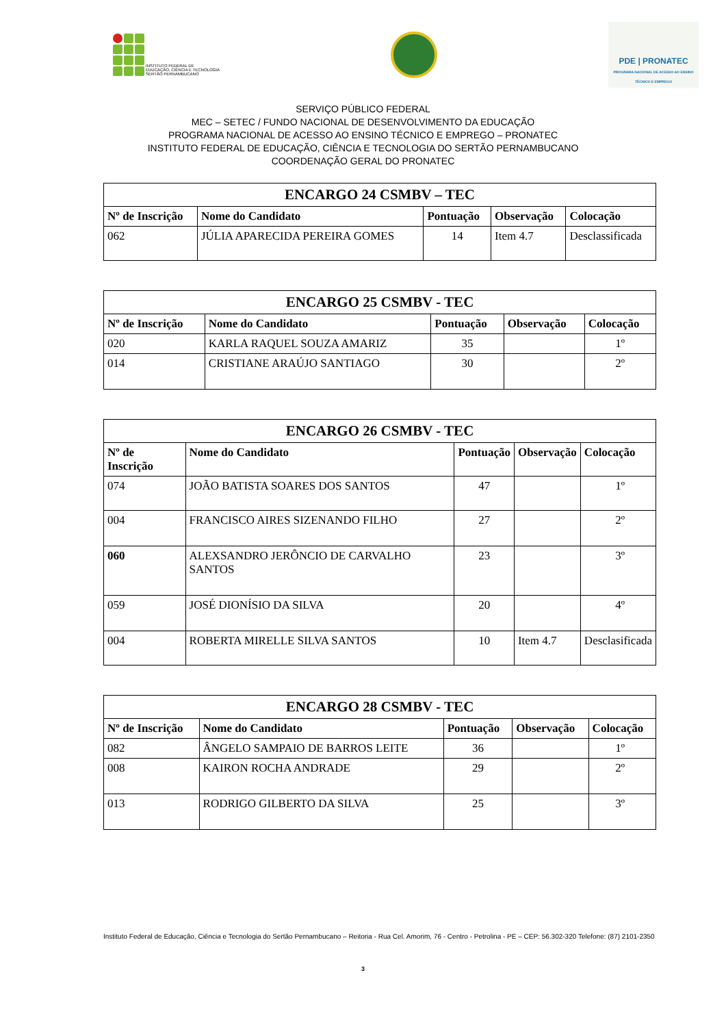INSTITUTO FEDERAL DE
EDUCAÇÃO, CIÊNCIA E TECNOLOGIA
SERTÃO PERNAMBUCANO
PDE | PRONATEC
PROGRAMA NACIONAL DE ACESSO AO ENSINO TÉCNICO E EMPREGO
SERVIÇO PÚBLICO FEDERAL
MEC – SETEC / FUNDO NACIONAL DE DESENVOLVIMENTO DA EDUCAÇÃO
PROGRAMA NACIONAL DE ACESSO AO ENSINO TÉCNICO E EMPREGO – PRONATEC
INSTITUTO FEDERAL DE EDUCAÇÃO, CIÊNCIA E TECNOLOGIA DO SERTÃO PERNAMBUCANO
COORDENAÇÃO GERAL DO PRONATEC
| ENCARGO 24 CSMBV – TEC | | | | |
| --- | --- | --- | --- | --- |
| Nº de Inscrição | Nome do Candidato | Pontuação | Observação | Colocação |
| 062 | JÚLIA APARECIDA PEREIRA GOMES | 14 | Item 4.7 | Desclassificada |
| ENCARGO 25 CSMBV - TEC | | | | |
| --- | --- | --- | --- | --- |
| Nº de Inscrição | Nome do Candidato | Pontuação | Observação | Colocação |
| 020 | KARLA RAQUEL SOUZA AMARIZ | 35 | | 1º |
| 014 | CRISTIANE ARAÚJO SANTIAGO | 30 | | 2º |
| ENCARGO 26 CSMBV - TEC | | | | |
| --- | --- | --- | --- | --- |
| Nº de Inscrição | Nome do Candidato | Pontuação | Observação | Colocação |
| 074 | JOÃO BATISTA SOARES DOS SANTOS | 47 | | 1º |
| 004 | FRANCISCO AIRES SIZENANDO FILHO | 27 | | 2º |
| 060 | ALEXSANDRO JERÔNCIO DE CARVALHO SANTOS | 23 | | 3º |
| 059 | JOSÉ DIONÍSIO DA SILVA | 20 | | 4º |
| 004 | ROBERTA MIRELLE SILVA SANTOS | 10 | Item 4.7 | Desclasificada |
| ENCARGO 28 CSMBV - TEC | | | | |
| --- | --- | --- | --- | --- |
| Nº de Inscrição | Nome do Candidato | Pontuação | Observação | Colocação |
| 082 | ÂNGELO SAMPAIO DE BARROS LEITE | 36 | | 1º |
| 008 | KAIRON ROCHA ANDRADE | 29 | | 2º |
| 013 | RODRIGO GILBERTO DA SILVA | 25 | | 3º |
Instituto Federal de Educação, Ciência e Tecnologia do Sertão Pernambucano – Reitoria - Rua Cel. Amorim, 76 - Centro - Petrolina - PE – CEP: 56.302-320 Telefone: (87) 2101-2350
3